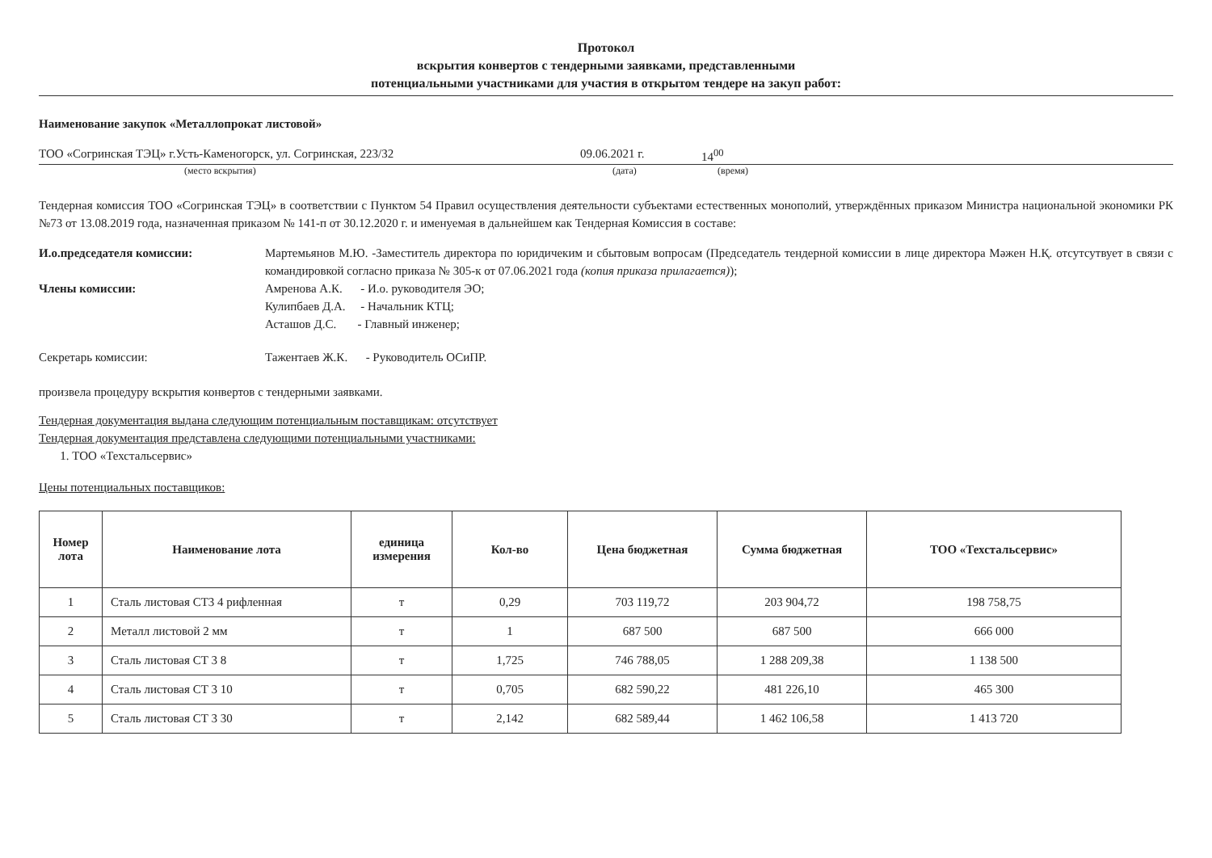Протокол
вскрытия конвертов с тендерными заявками, представленными
потенциальными участниками для участия в открытом тендере на закуп работ:
Наименование закупок «Металлопрокат листовой»
ТОО «Согринская ТЭЦ» г.Усть-Каменогорск, ул. Согринская, 223/32 09.06.2021 г. 14<sup>00</sup>
(место вскрытия) (дата) (время)
Тендерная комиссия ТОО «Согринская ТЭЦ» в соответствии с Пунктом 54 Правил осуществления деятельности субъектами естественных монополий, утверждённых приказом Министра национальной экономики РК №73 от 13.08.2019 года, назначенная приказом № 141-п от 30.12.2020 г. и именуемая в дальнейшем как Тендерная Комиссия в составе:
И.о.председателя комиссии: Мартемьянов М.Ю. -Заместитель директора по юридичеким и сбытовым вопросам (Председатель тендерной комиссии в лице директора Мәжен Н.Қ. отсутсутвует в связи с командировкой согласно приказа № 305-к от 07.06.2021 года (копия приказа прилагается));
Члены комиссии: Амренова А.К. - И.о. руководителя ЭО;
Кулипбаев Д.А. - Начальник КТЦ;
Асташов Д.С. - Главный инженер;
Секретарь комиссии: Тажентаев Ж.К. - Руководитель ОСиПР.
произвела процедуру вскрытия конвертов с тендерными заявками.
Тендерная документация выдана следующим потенциальным поставщикам: отсутствует
Тендерная документация представлена следующими потенциальными участниками:
1. ТОО «Техстальсервис»
Цены потенциальных поставщиков:
| Номер лота | Наименование лота | единица измерения | Кол-во | Цена бюджетная | Сумма бюджетная | ТОО «Техстальсервис» |
| --- | --- | --- | --- | --- | --- | --- |
| 1 | Сталь листовая СТ3 4 рифленная | т | 0,29 | 703 119,72 | 203 904,72 | 198 758,75 |
| 2 | Металл листовой 2 мм | т | 1 | 687 500 | 687 500 | 666 000 |
| 3 | Сталь листовая СТ 3 8 | т | 1,725 | 746 788,05 | 1 288 209,38 | 1 138 500 |
| 4 | Сталь листовая СТ 3 10 | т | 0,705 | 682 590,22 | 481 226,10 | 465 300 |
| 5 | Сталь листовая СТ 3 30 | т | 2,142 | 682 589,44 | 1 462 106,58 | 1 413 720 |